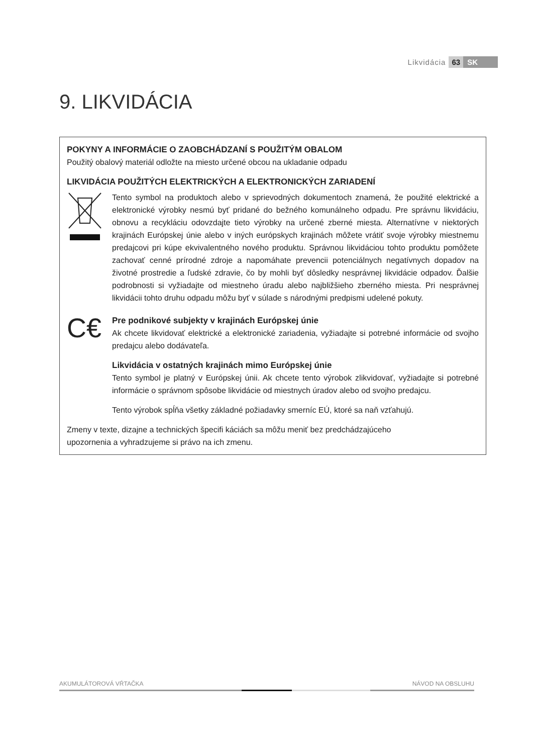Likvidácia 63 SK
9. LIKVIDÁCIA
POKYNY A INFORMÁCIE O ZAOBCHÁDZANÍ S POUŽITÝM OBALOM
Použitý obalový materiál odložte na miesto určené obcou na ukladanie odpadu
LIKVIDÁCIA POUŽITÝCH ELEKTRICKÝCH A ELEKTRONICKÝCH ZARIADENÍ
Tento symbol na produktoch alebo v sprievodných dokumentoch znamená, že použité elektrické a elektronické výrobky nesmú byť pridané do bežného komunálneho odpadu. Pre správnu likvidáciu, obnovu a recykláciu odovzdajte tieto výrobky na určené zberné miesta. Alternatívne v niektorých krajinách Európskej únie alebo v iných európskych krajinách môžete vrátiť svoje výrobky miestnemu predajcovi pri kúpe ekvivalentného nového produktu. Správnou likvidáciou tohto produktu pomôžete zachovať cenné prírodné zdroje a napomáhate prevencii potenciálnych negatívnych dopadov na životné prostredie a ľudské zdravie, čo by mohli byť dôsledky nesprávnej likvidácie odpadov. Ďalšie podrobnosti si vyžiadajte od miestneho úradu alebo najbližšieho zberného miesta. Pri nesprávnej likvidácii tohto druhu odpadu môžu byť v súlade s národnými predpismi udelené pokuty.
C€
Pre podnikové subjekty v krajinách Európskej únie
Ak chcete likvidovať elektrické a elektronické zariadenia, vyžiadajte si potrebné informácie od svojho predajcu alebo dodávateľa.
Likvidácia v ostatných krajinách mimo Európskej únie
Tento symbol je platný v Európskej únii. Ak chcete tento výrobok zlikvidovať, vyžiadajte si potrebné informácie o správnom spôsobe likvidácie od miestnych úradov alebo od svojho predajcu.
Tento výrobok spĺňa všetky základné požiadavky smerníc EÚ, ktoré sa naň vzťahujú.
Zmeny v texte, dizajne a technických špecifi káciách sa môžu meniť bez predchádzajúceho
upozornenia a vyhradzujeme si právo na ich zmenu.
AKUMULÁTOROVÁ VŔTAČKA NÁVOD NA OBSLUHU